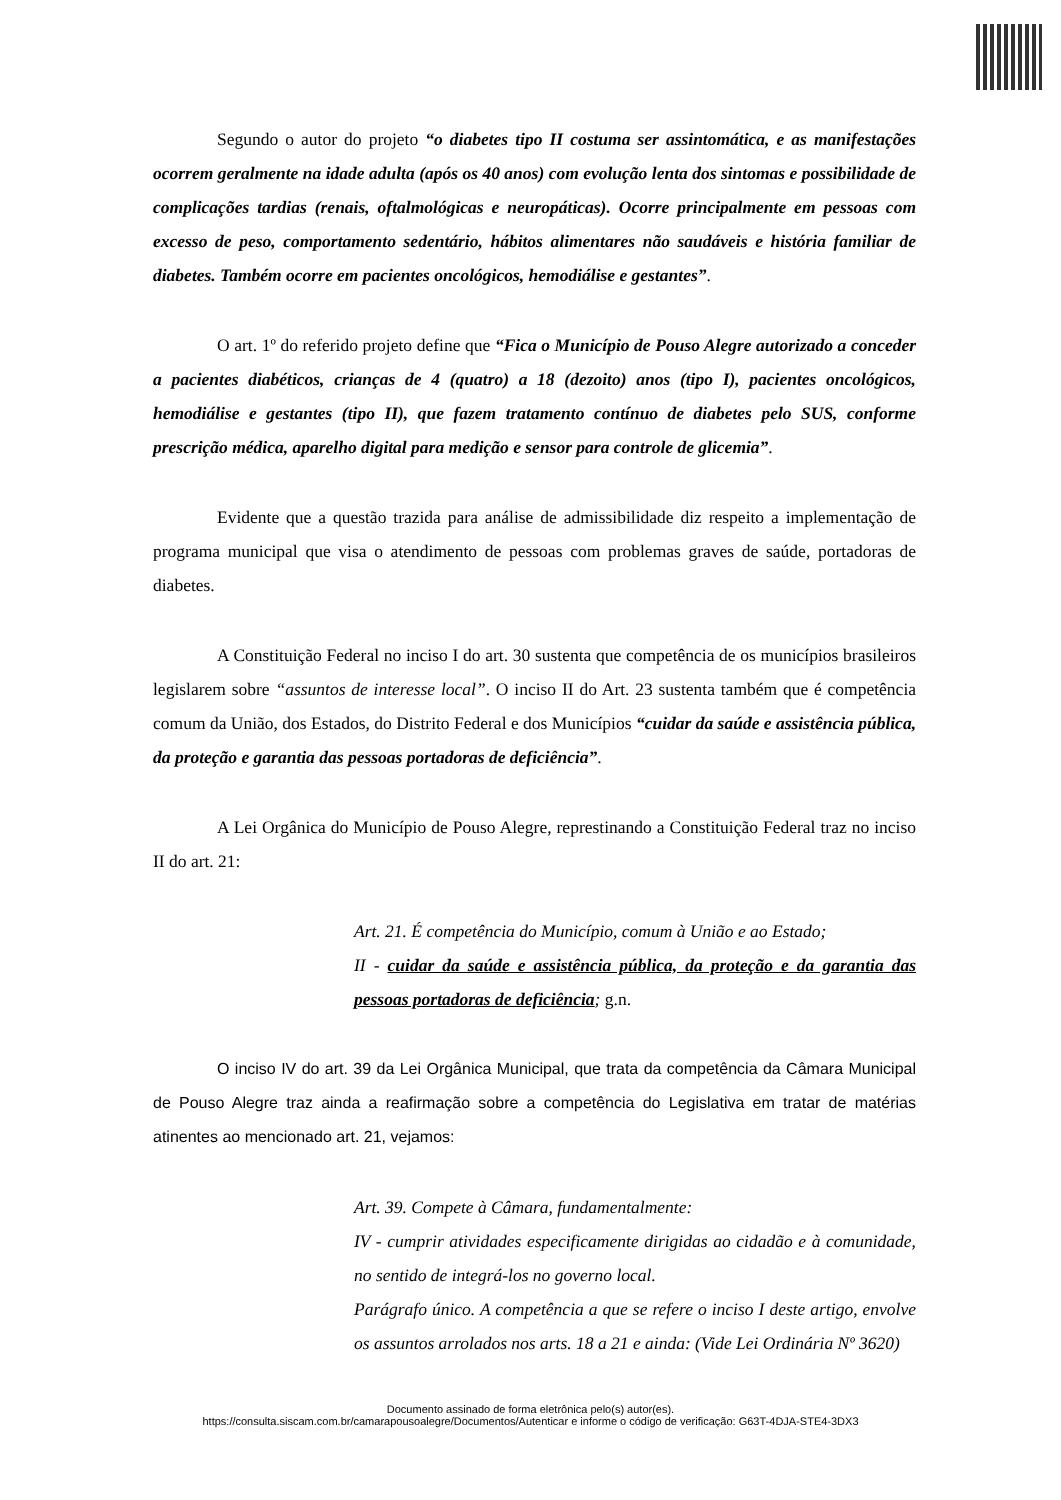Segundo o autor do projeto “o diabetes tipo II costuma ser assintomática, e as manifestações ocorrem geralmente na idade adulta (após os 40 anos) com evolução lenta dos sintomas e possibilidade de complicações tardias (renais, oftalmológicas e neuropáticas). Ocorre principalmente em pessoas com excesso de peso, comportamento sedentário, hábitos alimentares não saudáveis e história familiar de diabetes. Também ocorre em pacientes oncológicos, hemodiálise e gestantes”.
O art. 1º do referido projeto define que “Fica o Município de Pouso Alegre autorizado a conceder a pacientes diabéticos, crianças de 4 (quatro) a 18 (dezoito) anos (tipo I), pacientes oncológicos, hemodiálise e gestantes (tipo II), que fazem tratamento contínuo de diabetes pelo SUS, conforme prescrição médica, aparelho digital para medição e sensor para controle de glicemia”.
Evidente que a questão trazida para análise de admissibilidade diz respeito a implementação de programa municipal que visa o atendimento de pessoas com problemas graves de saúde, portadoras de diabetes.
A Constituição Federal no inciso I do art. 30 sustenta que competência de os municípios brasileiros legislarem sobre “assuntos de interesse local”. O inciso II do Art. 23 sustenta também que é competência comum da União, dos Estados, do Distrito Federal e dos Municípios “cuidar da saúde e assistência pública, da proteção e garantia das pessoas portadoras de deficiência”.
A Lei Orgânica do Município de Pouso Alegre, represtinando a Constituição Federal traz no inciso II do art. 21:
Art. 21. É competência do Município, comum à União e ao Estado;
II - cuidar da saúde e assistência pública, da proteção e da garantia das pessoas portadoras de deficiência; g.n.
O inciso IV do art. 39 da Lei Orgânica Municipal, que trata da competência da Câmara Municipal de Pouso Alegre traz ainda a reafirmação sobre a competência do Legislativa em tratar de matérias atinentes ao mencionado art. 21, vejamos:
Art. 39. Compete à Câmara, fundamentalmente:
IV - cumprir atividades especificamente dirigidas ao cidadão e à comunidade, no sentido de integrá-los no governo local.
Parágrafo único. A competência a que se refere o inciso I deste artigo, envolve os assuntos arrolados nos arts. 18 a 21 e ainda: (Vide Lei Ordinária Nº 3620)
Documento assinado de forma eletrônica pelo(s) autor(es).
https://consulta.siscam.com.br/camarapousoalegre/Documentos/Autenticar e informe o código de verificação: G63T-4DJA-STE4-3DX3